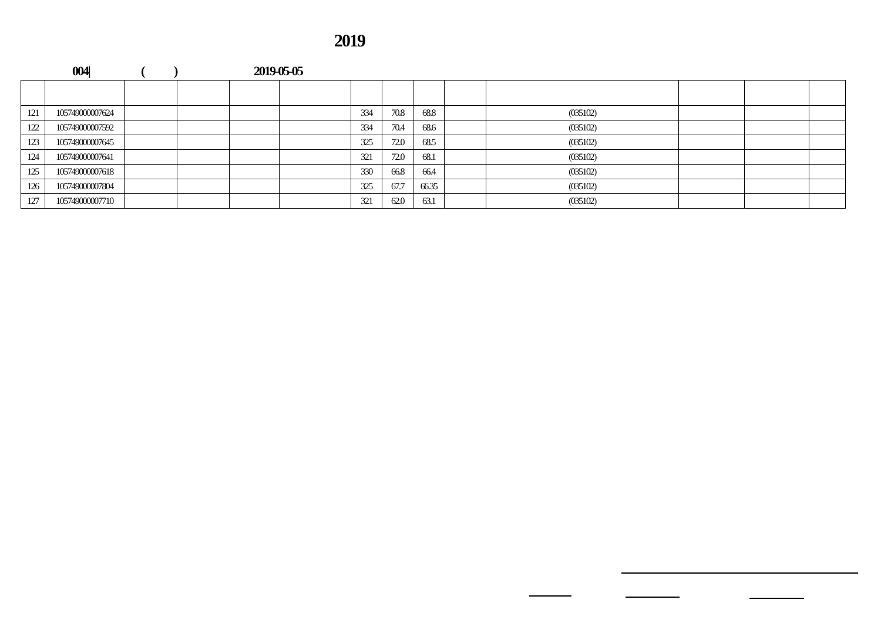2019
004| () 2019-05-05
| 121 | 105749000007624 | | | | | 334 | 70.8 | 68.8 | | (035102) | | | |
| 122 | 105749000007592 | | | | | 334 | 70.4 | 68.6 | | (035102) | | | |
| 123 | 105749000007645 | | | | | 325 | 72.0 | 68.5 | | (035102) | | | |
| 124 | 105749000007641 | | | | | 321 | 72.0 | 68.1 | | (035102) | | | |
| 125 | 105749000007618 | | | | | 330 | 66.8 | 66.4 | | (035102) | | | |
| 126 | 105749000007804 | | | | | 325 | 67.7 | 66.35 | | (035102) | | | |
| 127 | 105749000007710 | | | | | 321 | 62.0 | 63.1 | | (035102) | | | |